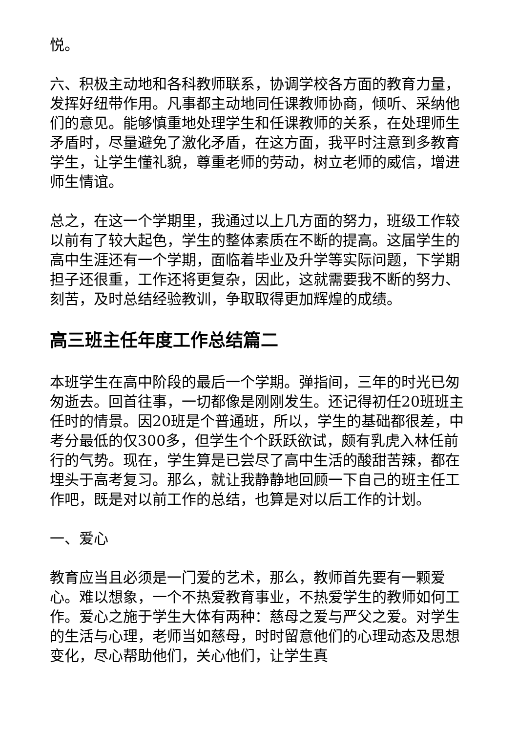悦。
六、积极主动地和各科教师联系，协调学校各方面的教育力量，发挥好纽带作用。凡事都主动地同任课教师协商，倾听、采纳他们的意见。能够慎重地处理学生和任课教师的关系，在处理师生矛盾时，尽量避免了激化矛盾，在这方面，我平时注意到多教育学生，让学生懂礼貌，尊重老师的劳动，树立老师的威信，增进师生情谊。
总之，在这一个学期里，我通过以上几方面的努力，班级工作较以前有了较大起色，学生的整体素质在不断的提高。这届学生的高中生涯还有一个学期，面临着毕业及升学等实际问题，下学期担子还很重，工作还将更复杂，因此，这就需要我不断的努力、刻苦，及时总结经验教训，争取取得更加辉煌的成绩。
高三班主任年度工作总结篇二
本班学生在高中阶段的最后一个学期。弹指间，三年的时光已匆匆逝去。回首往事，一切都像是刚刚发生。还记得初任20班班主任时的情景。因20班是个普通班，所以，学生的基础都很差，中考分最低的仅300多，但学生个个跃跃欲试，颇有乳虎入林任前行的气势。现在，学生算是已尝尽了高中生活的酸甜苦辣，都在埋头于高考复习。那么，就让我静静地回顾一下自己的班主任工作吧，既是对以前工作的总结，也算是对以后工作的计划。
一、爱心
教育应当且必须是一门爱的艺术，那么，教师首先要有一颗爱心。难以想象，一个不热爱教育事业，不热爱学生的教师如何工作。爱心之施于学生大体有两种：慈母之爱与严父之爱。对学生的生活与心理，老师当如慈母，时时留意他们的心理动态及思想变化，尽心帮助他们，关心他们，让学生真